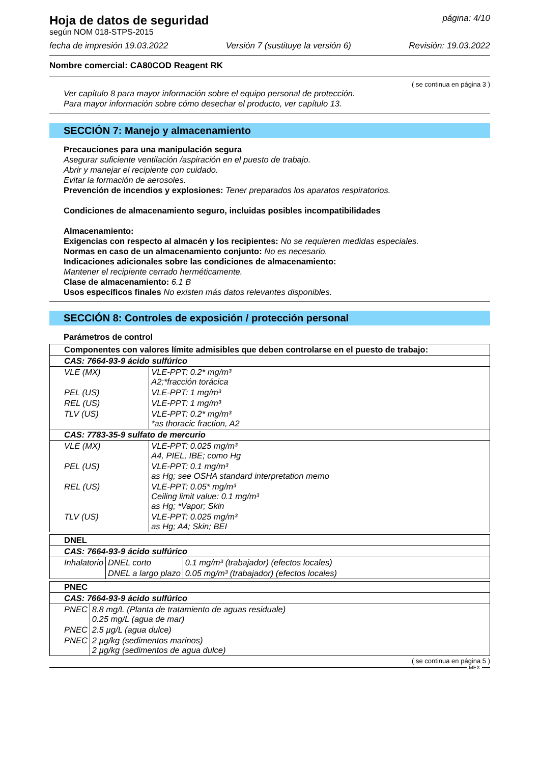Hoja de datos de seguridad
según NOM 018-STPS-2015
página: 4/10
fecha de impresión 19.03.2022 Versión 7 (sustituye la versión 6) Revisión: 19.03.2022
Nombre comercial: CA80COD Reagent RK
( se continua en página 3 )
Ver capítulo 8 para mayor información sobre el equipo personal de protección.
Para mayor información sobre cómo desechar el producto, ver capítulo 13.
SECCIÓN 7: Manejo y almacenamiento
Precauciones para una manipulación segura
Asegurar suficiente ventilación /aspiración en el puesto de trabajo.
Abrir y manejar el recipiente con cuidado.
Evitar la formación de aerosoles.
Prevención de incendios y explosiones: Tener preparados los aparatos respiratorios.
Condiciones de almacenamiento seguro, incluidas posibles incompatibilidades
Almacenamiento:
Exigencias con respecto al almacén y los recipientes: No se requieren medidas especiales.
Normas en caso de un almacenamiento conjunto: No es necesario.
Indicaciones adicionales sobre las condiciones de almacenamiento:
Mantener el recipiente cerrado herméticamente.
Clase de almacenamiento: 6.1 B
Usos específicos finales No existen más datos relevantes disponibles.
SECCIÓN 8: Controles de exposición / protección personal
Parámetros de control
| Componentes con valores límite admisibles que deben controlarse en el puesto de trabajo: | |
| CAS: 7664-93-9 ácido sulfúrico | |
| VLE (MX) | VLE-PPT: 0.2* mg/m³ A2;*fracción torácica |
| PEL (US) | VLE-PPT: 1 mg/m³ |
| REL (US) | VLE-PPT: 1 mg/m³ |
| TLV (US) | VLE-PPT: 0.2* mg/m³ *as thoracic fraction, A2 |
| CAS: 7783-35-9 sulfato de mercurio | |
| VLE (MX) | VLE-PPT: 0.025 mg/m³ A4, PIEL, IBE; como Hg |
| PEL (US) | VLE-PPT: 0.1 mg/m³ as Hg; see OSHA standard interpretation memo |
| REL (US) | VLE-PPT: 0.05* mg/m³ Ceiling limit value: 0.1 mg/m³ as Hg; *Vapor; Skin |
| TLV (US) | VLE-PPT: 0.025 mg/m³ as Hg; A4; Skin; BEI |
| DNEL | | |
| CAS: 7664-93-9 ácido sulfúrico | | |
| Inhalatorio | DNEL corto | 0.1 mg/m³ (trabajador) (efectos locales) |
| | DNEL a largo plazo | 0.05 mg/m³ (trabajador) (efectos locales) |
| PNEC | |
| CAS: 7664-93-9 ácido sulfúrico | |
| PNEC | 8.8 mg/L (Planta de tratamiento de aguas residuale) 0.25 mg/L (agua de mar) |
| PNEC | 2.5 µg/L (agua dulce) |
| PNEC | 2 µg/kg (sedimentos marinos) 2 µg/kg (sedimentos de agua dulce) |
( se continua en página 5 )
MEX